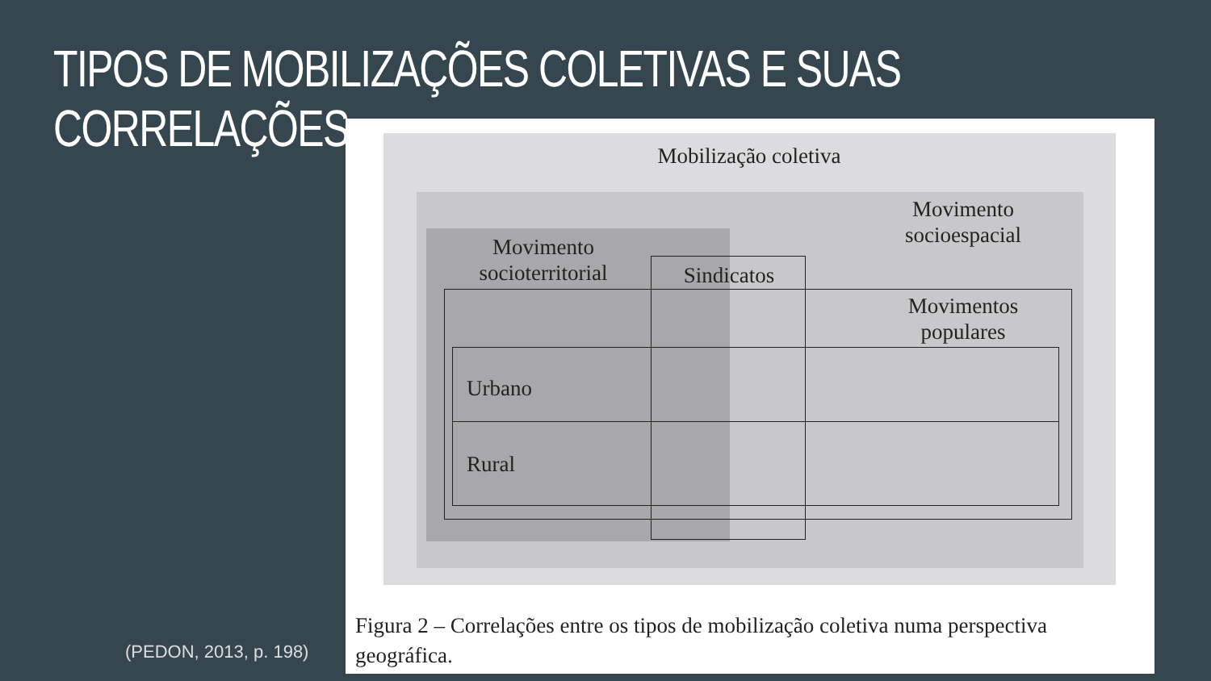TIPOS DE MOBILIZAÇÕES COLETIVAS E SUAS CORRELAÇÕES
(PEDON, 2013, p. 198)
Mobilização coletiva
Movimento
socioespacial
Movimento
socioterritorial
Sindicatos
Movimentos
populares
Urbano
Rural
Figura 2 – Correlações entre os tipos de mobilização coletiva numa perspectiva geográfica.